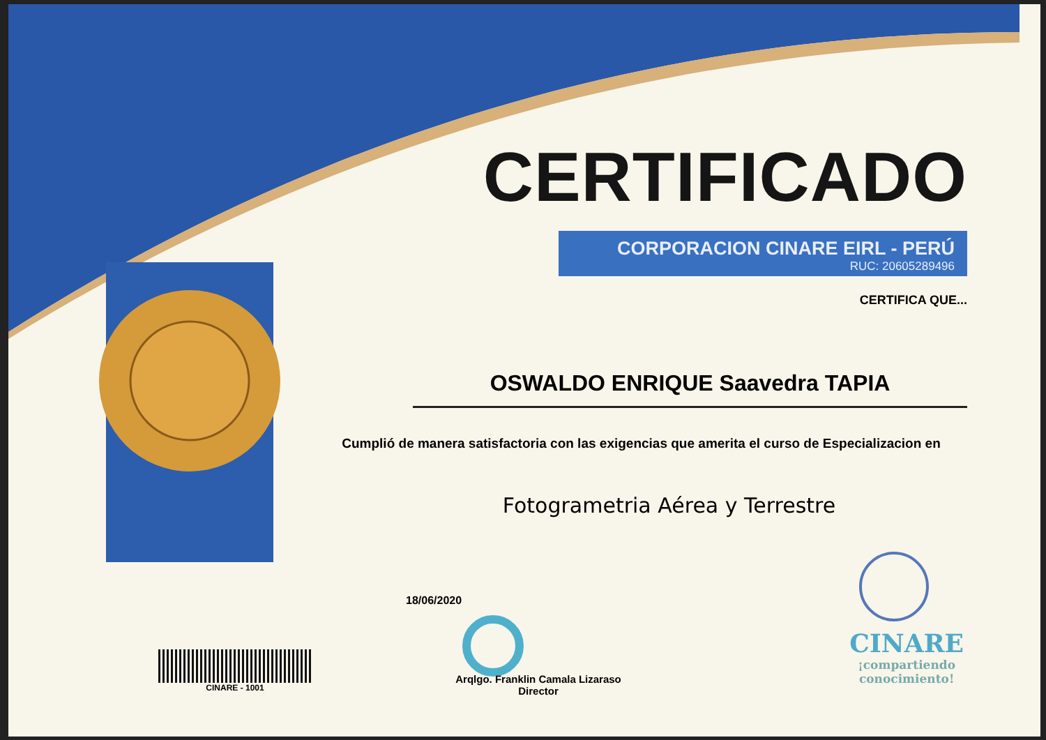CINARE - 1001
CERTIFICADO
CORPORACION CINARE EIRL - PERÚ
RUC: 20605289496
CERTIFICA QUE...
OSWALDO ENRIQUE Saavedra TAPIA
Cumplió de manera satisfactoria con las exigencias que amerita el curso de Especializacion en
Fotogrametria Aérea y Terrestre
18/06/2020
Arqlgo. Franklin Camala Lizaraso
Director
CINARE
¡compartiendo
conocimiento!